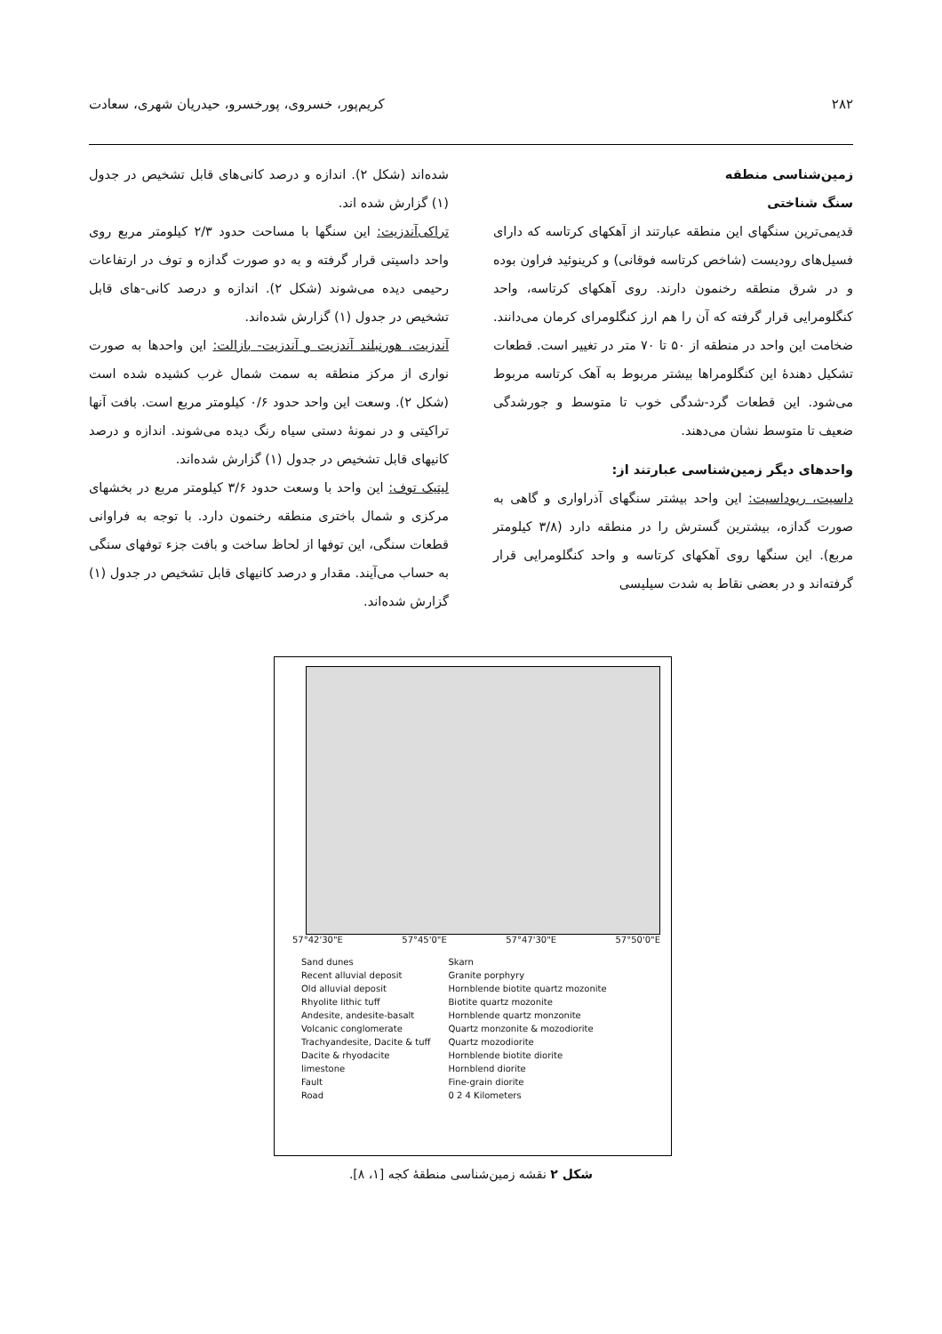۲۸۲ کریم‌پور، خسروی، پورخسرو، حیدریان شهری، سعادت
زمین‌شناسی منطقه
سنگ شناختی
قدیمی‌ترین سنگهای این منطقه عبارتند از آهکهای کرتاسه که دارای فسیل‌های رودیست (شاخص کرتاسه فوقانی) و کرینوئید فراون بوده و در شرق منطقه رخنمون دارند. روی آهکهای کرتاسه، واحد کنگلومرایی قرار گرفته که آن را هم ارز کنگلومرای کرمان می‌دانند. ضخامت این واحد در منطقه از ۵۰ تا ۷۰ متر در تغییر است. قطعات تشکیل دهندهٔ این کنگلومراها بیشتر مربوط به آهک کرتاسه مربوط می‌شود. این قطعات گرد-شدگی خوب تا متوسط و جورشدگی ضعیف تا متوسط نشان می‌دهند.
واحدهای دیگر زمین‌شناسی عبارتند از:
داسیت، ریوداسیت: این واحد بیشتر سنگهای آذراواری و گاهی به صورت گدازه، بیشترین گسترش را در منطقه دارد (۳/۸ کیلومتر مربع). این سنگها روی آهکهای کرتاسه و واحد کنگلومرایی قرار گرفته‌اند و در بعضی نقاط به شدت سیلیسی
شده‌اند (شکل ۲). اندازه و درصد کانی‌های قابل تشخیص در جدول (۱) گزارش شده اند.
تراکی‌آندزیت: این سنگها با مساحت حدود ۲/۳ کیلومتر مربع روی واحد داسیتی قرار گرفته و به دو صورت گدازه و توف در ارتفاعات رحیمی دیده می‌شوند (شکل ۲). اندازه و درصد کانی-های قابل تشخیص در جدول (۱) گزارش شده‌اند.
آندزیت، هورنبلند آندزیت و آندزیت- بازالت: این واحدها به صورت نواری از مرکز منطقه به سمت شمال غرب کشیده شده است (شکل ۲). وسعت این واحد حدود ۰/۶ کیلومتر مربع است. بافت آنها تراکیتی و در نمونهٔ دستی سیاه رنگ دیده می‌شوند. اندازه و درصد کانیهای قابل تشخیص در جدول (۱) گزارش شده‌اند.
لیتیک توف: این واحد با وسعت حدود ۳/۶ کیلومتر مربع در بخشهای مرکزی و شمال باختری منطقه رخنمون دارد. با توجه به فراوانی قطعات سنگی، این توفها از لحاظ ساخت و بافت جزء توفهای سنگی به حساب می‌آیند. مقدار و درصد کانیهای قابل تشخیص در جدول (۱) گزارش شده‌اند.
57°42'30"E 57°45'0"E 57°47'30"E 57°50'0"E
Sand dunes
Recent alluvial deposit
Old alluvial deposit
Rhyolite lithic tuff
Andesite, andesite-basalt
Volcanic conglomerate
Trachyandesite, Dacite & tuff
Dacite & rhyodacite
limestone
Fault
Road
Skarn
Granite porphyry
Hornblende biotite quartz mozonite
Biotite quartz mozonite
Hornblende quartz monzonite
Quartz monzonite & mozodiorite
Quartz mozodiorite
Hornblende biotite diorite
Hornblend diorite
Fine-grain diorite
0 2 4 Kilometers
شکل ۲ نقشه زمین‌شناسی منطقهٔ کجه [۱، ۸].